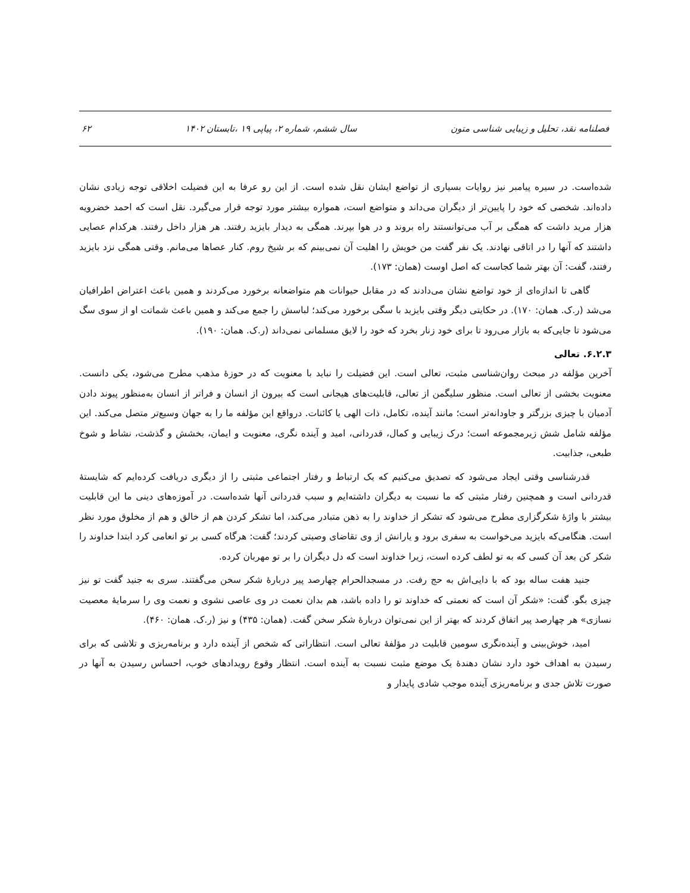فصلنامه نقد، تحلیل و زیبایی شناسی متون سال ششم، شماره ۲، پیاپی ۱۹ ،تابستان ۱۴۰۲ ۶۲
شده‌است. در سیره پیامبر نیز روایات بسیاری از تواضع ایشان نقل شده است. از این رو عرفا به این فضیلت اخلاقی توجه زیادی نشان داده‌اند. شخصی که خود را پایین‌تر از دیگران می‌داند و متواضع است، همواره بیشتر مورد توجه قرار می‌گیرد. نقل است که احمد خضرویه هزار مرید داشت که همگی بر آب می‌توانستند راه بروند و در هوا بپرند. همگی به دیدار بایزید رفتند. هر هزار داخل رفتند. هرکدام عصایی داشتند که آنها را در اتاقی نهادند. یک نفر گفت من خویش را اهلیت آن نمی‌بینم که بر شیخ روم. کنار عصاها می‌مانم. وقتی همگی نزد بایزید رفتند، گفت: آن بهتر شما کجاست که اصل اوست (همان: ۱۷۳).
گاهی تا اندازه‌ای از خود تواضع نشان می‌دادند که در مقابل حیوانات هم متواضعانه برخورد می‌کردند و همین باعث اعتراض اطرافیان می‌شد (ر.ک. همان: ۱۷۰). در حکایتی دیگر وقتی بایزید با سگی برخورد می‌کند؛ لباسش را جمع می‌کند و همین باعث شماتت او از سوی سگ می‌شود تا جایی‌که به بازار می‌رود تا برای خود زنار بخرد که خود را لایق مسلمانی نمی‌داند (ر.ک. همان: ۱۹۰).
۶.۲.۳. تعالی
آخرین مؤلفه در مبحث روان‌شناسی مثبت، تعالی است. این فضیلت را نباید با معنویت که در حوزۀ مذهب مطرح می‌شود، یکی دانست. معنویت بخشی از تعالی است. منظور سلیگمن از تعالی، قابلیت‌های هیجانی است که بیرون از انسان و فراتر از انسان به‌منظور پیوند دادن آدمیان با چیزی بزرگتر و جاودانه‌تر است؛ مانند آینده، تکامل، ذات الهی یا کائنات. درواقع این مؤلفه ما را به جهان وسیع‌تر متصل می‌کند. این مؤلفه شامل شش زیرمجموعه است؛ درک زیبایی و کمال، قدردانی، امید و آینده نگری، معنویت و ایمان، بخشش و گذشت، نشاط و شوخ طبعی، جذابیت.
قدرشناسی وقتی ایجاد می‌شود که تصدیق می‌کنیم که یک ارتباط و رفتار اجتماعی مثبتی را از دیگری دریافت کرده‌ایم که شایستۀ قدردانی است و همچنین رفتار مثبتی که ما نسبت به دیگران داشته‌ایم و سبب قدردانی آنها شده‌است. در آموزه‌های دینی ما این قابلیت بیشتر با واژۀ شکرگزاری مطرح می‌شود که تشکر از خداوند را به ذهن متبادر می‌کند، اما تشکر کردن هم از خالق و هم از مخلوق مورد نظر است. هنگامی‌که بایزید می‌خواست به سفری برود و یارانش از وی تقاضای وصیتی کردند؛ گفت: هرگاه کسی بر تو انعامی کرد ابتدا خداوند را شکر کن بعد آن کسی که به تو لطف کرده است، زیرا خداوند است که دل دیگران را بر تو مهربان کرده.
جنید هفت ساله بود که با دایی‌اش به حج رفت. در مسجدالحرام چهارصد پیر دربارۀ شکر سخن می‌گفتند. سری به جنید گفت تو نیز چیزی بگو. گفت: «شکر آن است که نعمتی که خداوند تو را داده باشد، هم بدان نعمت در وی عاصی نشوی و نعمت وی را سرمایۀ معصیت نسازی» هر چهارصد پیر اتفاق کردند که بهتر از این نمی‌توان دربارۀ شکر سخن گفت. (همان: ۴۳۵) و نیز (ر.ک. همان: ۴۶۰).
امید، خوش‌بینی و آینده‌نگری سومین قابلیت در مؤلفۀ تعالی است. انتظاراتی که شخص از آینده دارد و برنامه‌ریزی و تلاشی که برای رسیدن به اهداف خود دارد نشان دهندۀ یک موضع مثبت نسبت به آینده است. انتظار وقوع رویدادهای خوب، احساس رسیدن به آنها در صورت تلاش جدی و برنامه‌ریزی آینده موجب شادی پایدار و